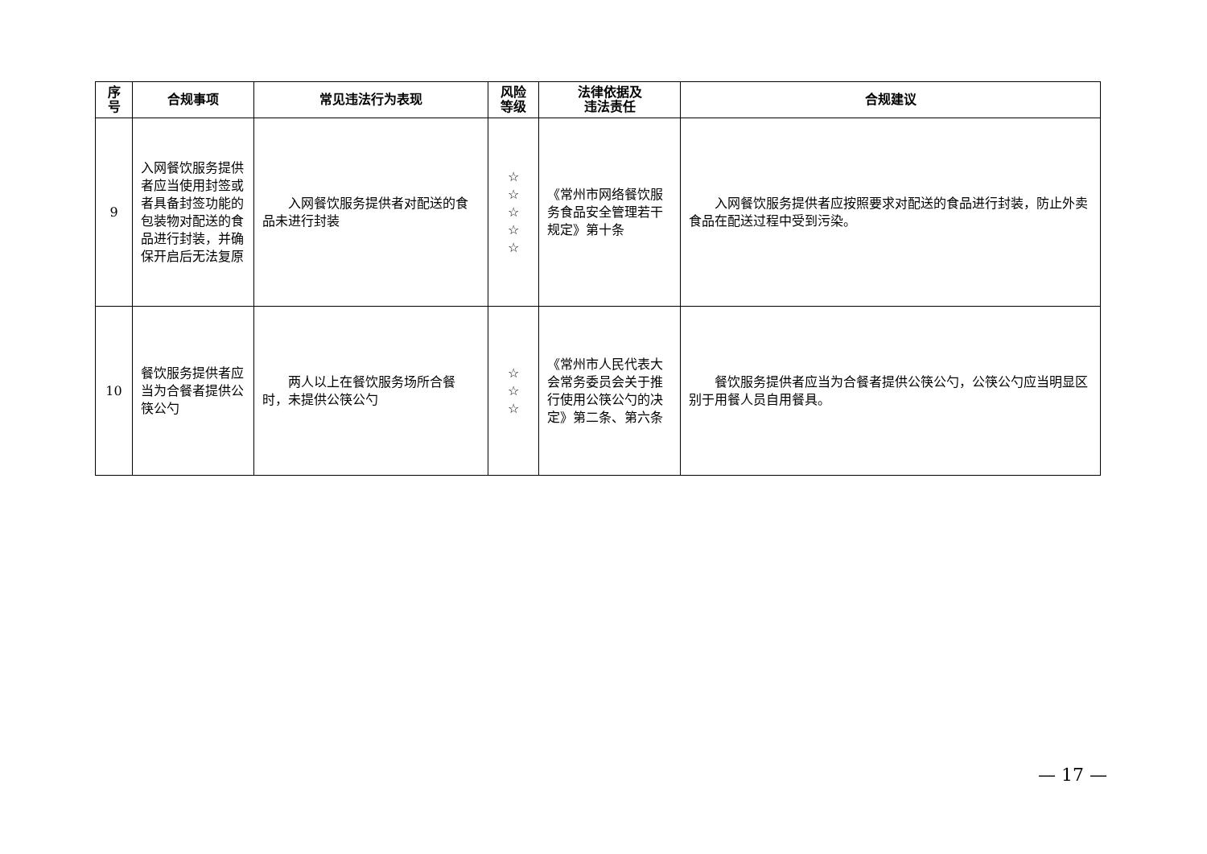| 序 号 | 合规事项 | 常见违法行为表现 | 风险 等级 | 法律依据及 违法责任 | 合规建议 |
| --- | --- | --- | --- | --- | --- |
| 9 | 入网餐饮服务提供者应当使用封签或者具备封签功能的包装物对配送的食品进行封装，并确保开启后无法复原 | 入网餐饮服务提供者对配送的食品未进行封装 | ☆ ☆ ☆ ☆ ☆ | 《常州市网络餐饮服务食品安全管理若干规定》第十条 | 入网餐饮服务提供者应按照要求对配送的食品进行封装，防止外卖食品在配送过程中受到污染。 |
| 10 | 餐饮服务提供者应当为合餐者提供公筷公勺 | 两人以上在餐饮服务场所合餐时，未提供公筷公勺 | ☆ ☆ ☆ | 《常州市人民代表大会常务委员会关于推行使用公筷公勺的决定》第二条、第六条 | 餐饮服务提供者应当为合餐者提供公筷公勺，公筷公勺应当明显区别于用餐人员自用餐具。 |
— 17 —